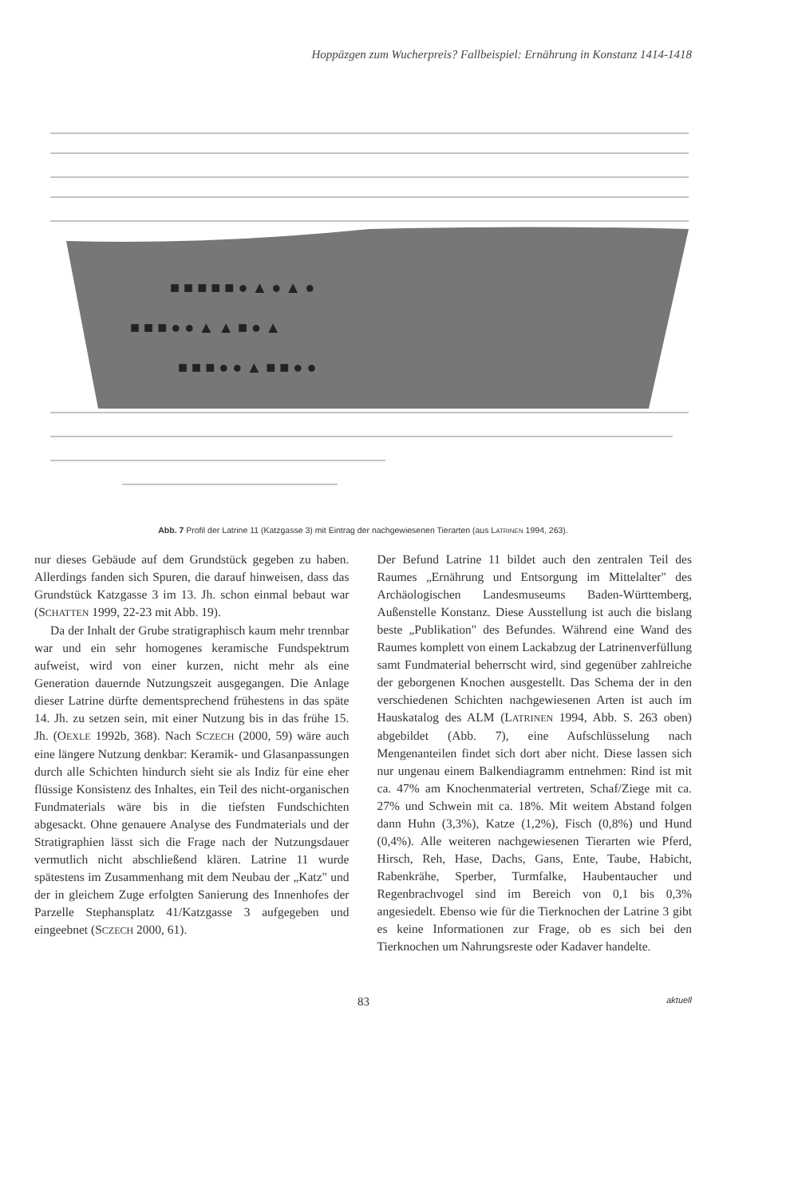Hoppäzgen zum Wucherpreis? Fallbeispiel: Ernährung in Konstanz 1414-1418
■ ■ ■ ■ ■ ● ▲ ● ▲ ●
■ ■ ■ ● ● ▲ ▲ ■ ● ▲
■ ■ ■ ● ● ▲ ■ ■ ● ●
Abb. 7 Profil der Latrine 11 (Katzgasse 3) mit Eintrag der nachgewiesenen Tierarten (aus LATRINEN 1994, 263).
nur dieses Gebäude auf dem Grundstück gegeben zu haben. Allerdings fanden sich Spuren, die darauf hinweisen, dass das Grundstück Katzgasse 3 im 13. Jh. schon einmal bebaut war (SCHATTEN 1999, 22-23 mit Abb. 19).
Da der Inhalt der Grube stratigraphisch kaum mehr trennbar war und ein sehr homogenes keramische Fundspektrum aufweist, wird von einer kurzen, nicht mehr als eine Generation dauernde Nutzungszeit ausgegangen. Die Anlage dieser Latrine dürfte dementsprechend frühestens in das späte 14. Jh. zu setzen sein, mit einer Nutzung bis in das frühe 15. Jh. (OEXLE 1992b, 368). Nach SCZECH (2000, 59) wäre auch eine längere Nutzung denkbar: Keramik- und Glasanpassungen durch alle Schichten hindurch sieht sie als Indiz für eine eher flüssige Konsistenz des Inhaltes, ein Teil des nicht-organischen Fundmaterials wäre bis in die tiefsten Fundschichten abgesackt. Ohne genauere Analyse des Fundmaterials und der Stratigraphien lässt sich die Frage nach der Nutzungsdauer vermutlich nicht abschließend klären. Latrine 11 wurde spätestens im Zusammenhang mit dem Neubau der „Katz" und der in gleichem Zuge erfolgten Sanierung des Innenhofes der Parzelle Stephansplatz 41/Katzgasse 3 aufgegeben und eingeebnet (SCZECH 2000, 61).
Der Befund Latrine 11 bildet auch den zentralen Teil des Raumes „Ernährung und Entsorgung im Mittelalter" des Archäologischen Landesmuseums Baden-Württemberg, Außenstelle Konstanz. Diese Ausstellung ist auch die bislang beste „Publikation" des Befundes. Während eine Wand des Raumes komplett von einem Lackabzug der Latrinenverfüllung samt Fundmaterial beherrscht wird, sind gegenüber zahlreiche der geborgenen Knochen ausgestellt. Das Schema der in den verschiedenen Schichten nachgewiesenen Arten ist auch im Hauskatalog des ALM (LATRINEN 1994, Abb. S. 263 oben) abgebildet (Abb. 7), eine Aufschlüsselung nach Mengenanteilen findet sich dort aber nicht. Diese lassen sich nur ungenau einem Balkendiagramm entnehmen: Rind ist mit ca. 47% am Knochenmaterial vertreten, Schaf/Ziege mit ca. 27% und Schwein mit ca. 18%. Mit weitem Abstand folgen dann Huhn (3,3%), Katze (1,2%), Fisch (0,8%) und Hund (0,4%). Alle weiteren nachgewiesenen Tierarten wie Pferd, Hirsch, Reh, Hase, Dachs, Gans, Ente, Taube, Habicht, Rabenkrähe, Sperber, Turmfalke, Haubentaucher und Regenbrachvogel sind im Bereich von 0,1 bis 0,3% angesiedelt. Ebenso wie für die Tierknochen der Latrine 3 gibt es keine Informationen zur Frage, ob es sich bei den Tierknochen um Nahrungsreste oder Kadaver handelte.
83 aktuell